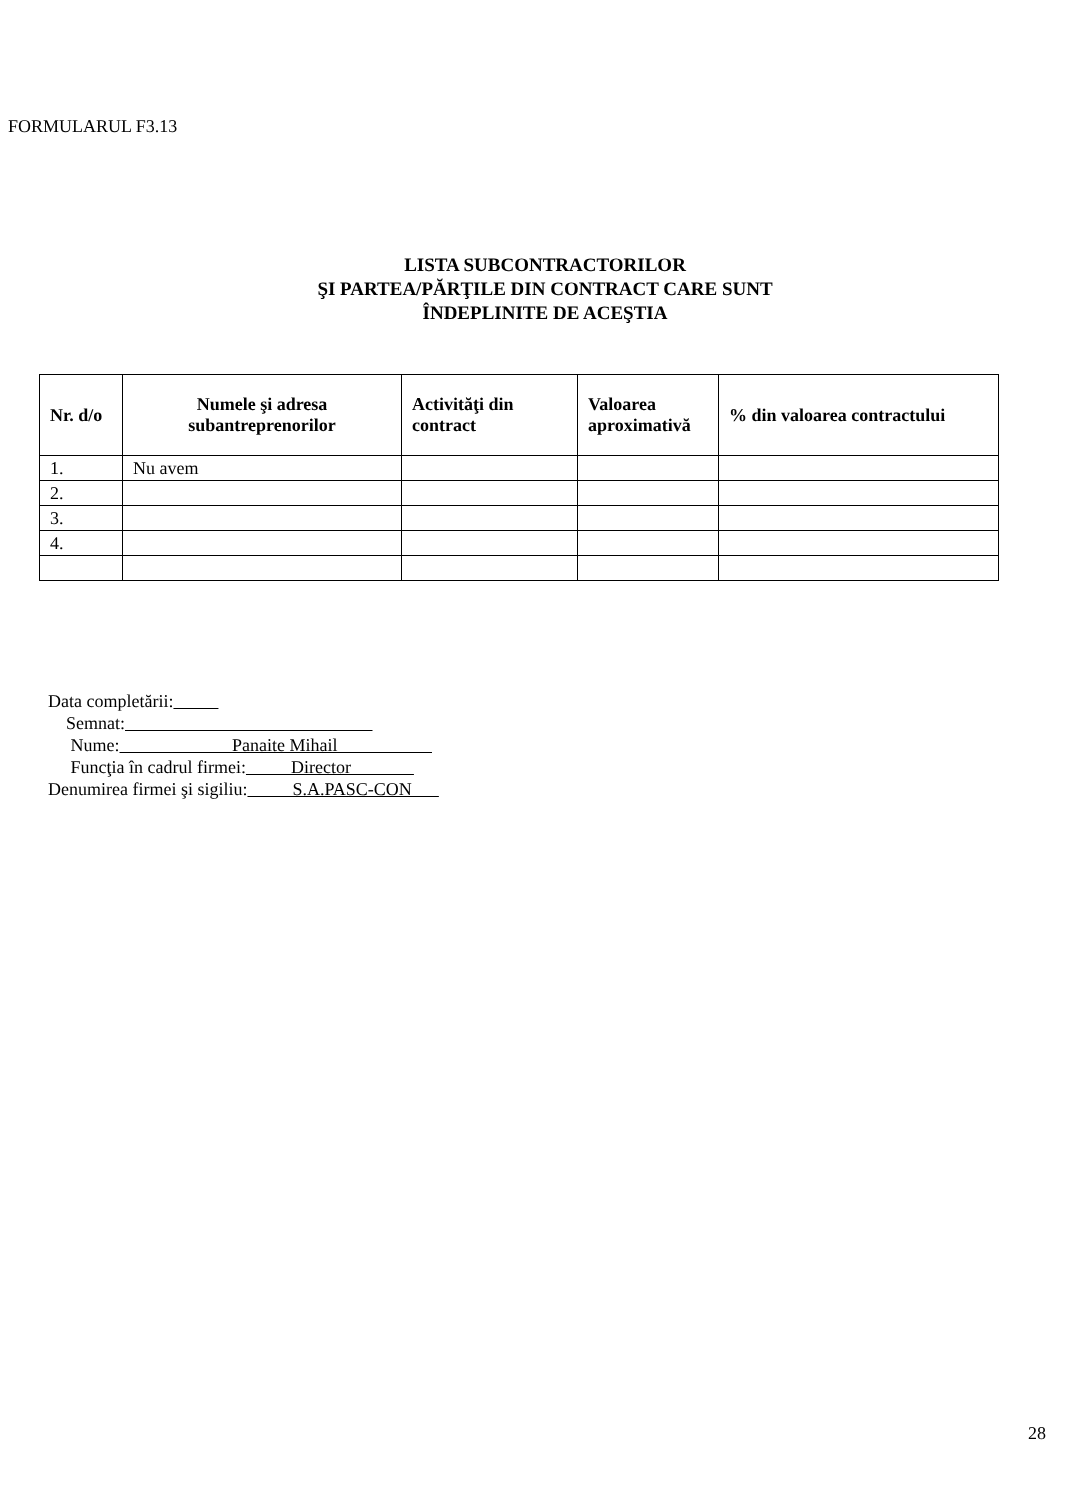FORMULARUL F3.13
LISTA SUBCONTRACTORILOR
ŞI PARTEA/PĂRŢILE DIN CONTRACT CARE SUNT
ÎNDEPLINITE DE ACEŞTIA
| Nr. d/o | Numele şi adresa subantreprenorilor | Activităţi din contract | Valoarea aproximativă | % din valoarea contractului |
| --- | --- | --- | --- | --- |
| 1. | Nu avem | | | |
| 2. | | | | |
| 3. | | | | |
| 4. | | | | |
Data completării:
Semnat:
Nume: Panaite Mihail
Funcţia în cadrul firmei: Director
Denumirea firmei şi sigiliu: S.A.PASC-CON
28